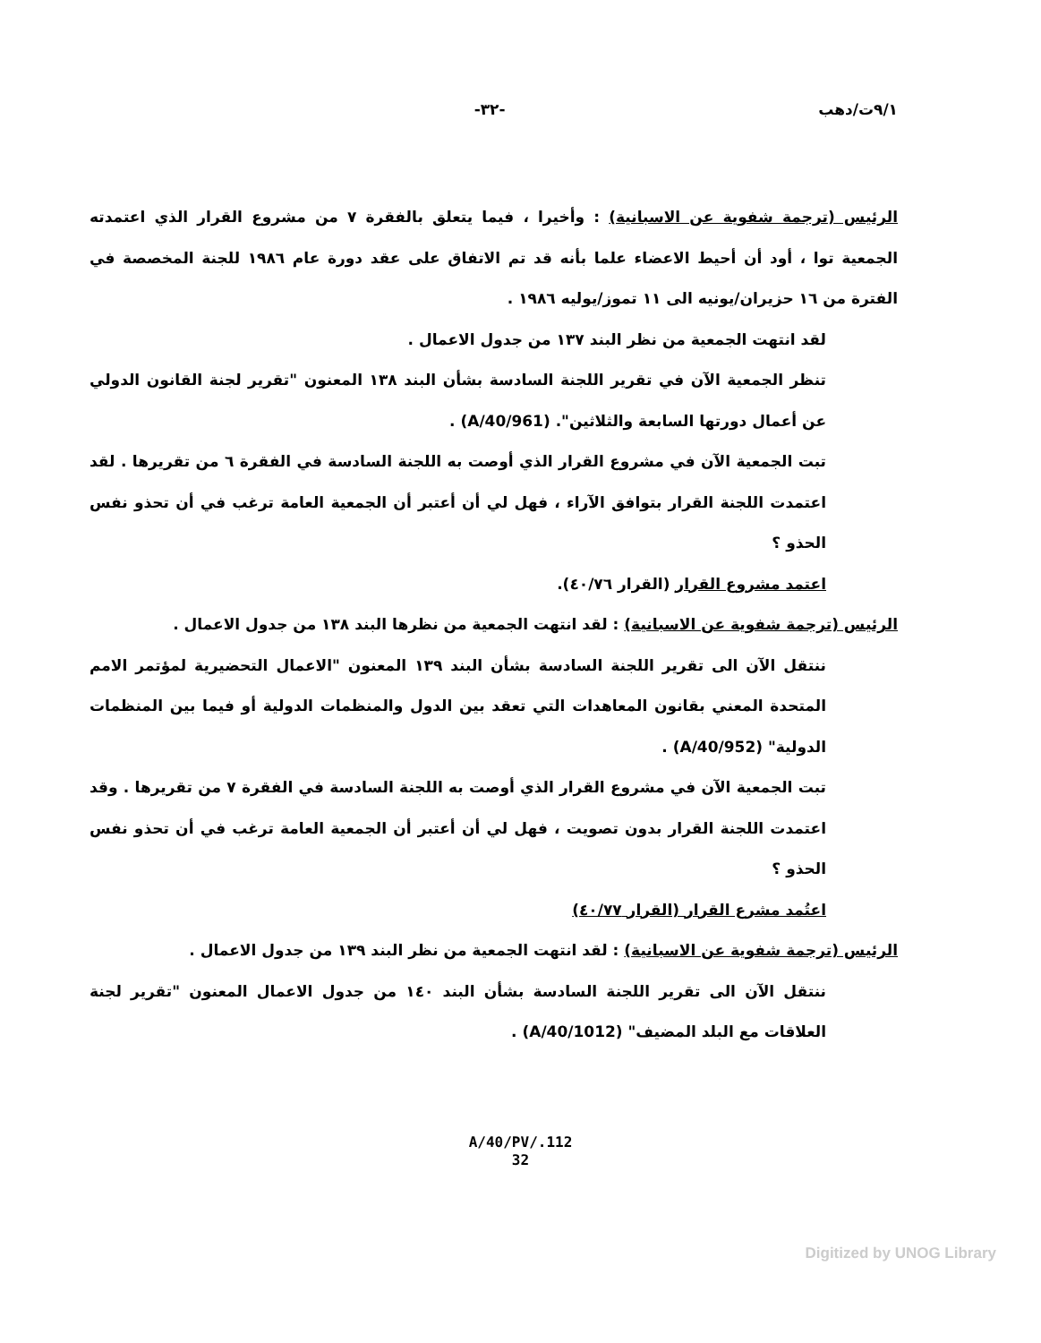٩/١ت/دهب -٣٢-
الرئيس (ترجمة شفوية عن الاسبانية) : وأخيرا ، فيما يتعلق بالفقرة ٧ من مشروع القرار الذي اعتمدته الجمعية توا ، أود أن أحيط الاعضاء علما بأنه قد تم الاتفاق على عقد دورة عام ١٩٨٦ للجنة المخصصة في الفترة من ١٦ حزيران/يونيه الى ١١ تموز/يوليه ١٩٨٦ .
لقد انتهت الجمعية من نظر البند ١٣٧ من جدول الاعمال .
تنظر الجمعية الآن في تقرير اللجنة السادسة بشأن البند ١٣٨ المعنون "تقرير لجنة القانون الدولي عن أعمال دورتها السابعة والثلاثين". (A/40/961) .
تبت الجمعية الآن في مشروع القرار الذي أوصت به اللجنة السادسة في الفقرة ٦ من تقريرها . لقد اعتمدت اللجنة القرار بتوافق الآراء ، فهل لي أن أعتبر أن الجمعية العامة ترغب في أن تحذو نفس الحذو ؟
اعتمد مشروع القرار (القرار ٤٠/٧٦).
الرئيس (ترجمة شفوية عن الاسبانية) : لقد انتهت الجمعية من نظرها البند ١٣٨ من جدول الاعمال .
ننتقل الآن الى تقرير اللجنة السادسة بشأن البند ١٣٩ المعنون "الاعمال التحضيرية لمؤتمر الامم المتحدة المعني بقانون المعاهدات التي تعقد بين الدول والمنظمات الدولية أو فيما بين المنظمات الدولية" (A/40/952) .
تبت الجمعية الآن في مشروع القرار الذي أوصت به اللجنة السادسة في الفقرة ٧ من تقريرها . وقد اعتمدت اللجنة القرار بدون تصويت ، فهل لي أن أعتبر أن الجمعية العامة ترغب في أن تحذو نفس الحذو ؟
اعتُمد مشرع القرار (القرار ٤٠/٧٧)
الرئيس (ترجمة شفوية عن الاسبانية) : لقد انتهت الجمعية من نظر البند ١٣٩ من جدول الاعمال .
ننتقل الآن الى تقرير اللجنة السادسة بشأن البند ١٤٠ من جدول الاعمال المعنون "تقرير لجنة العلاقات مع البلد المضيف" (A/40/1012) .
A/40/PV/.112
32
Digitized by UNOG Library